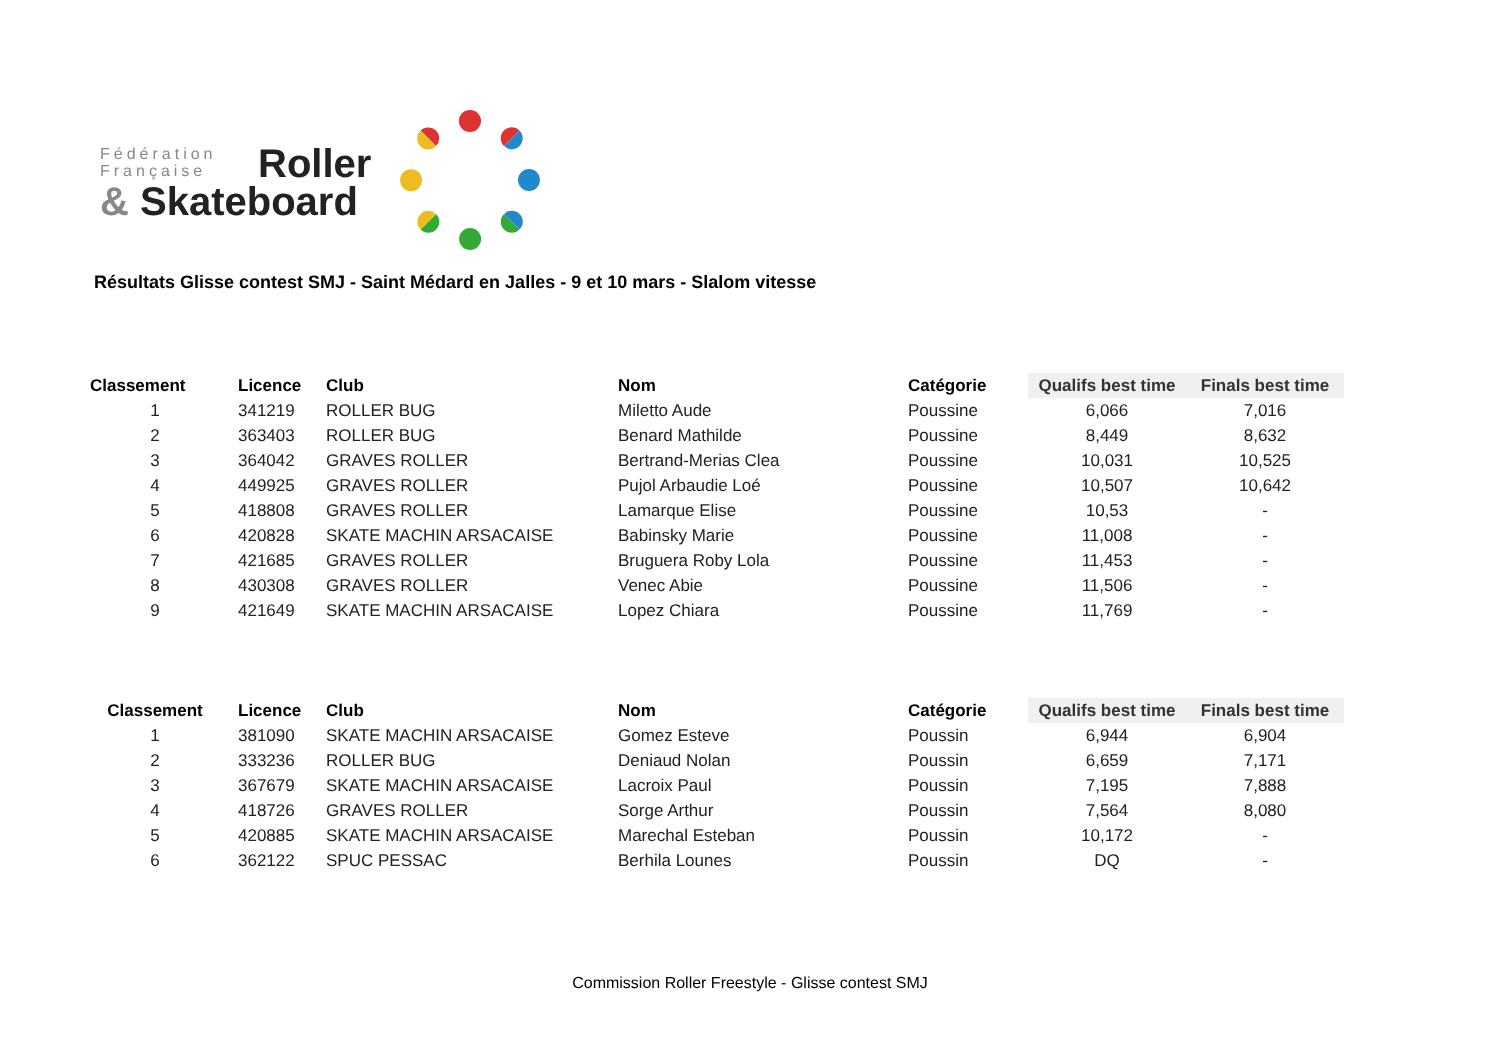Fédération
Française
Roller
& Skateboard
Résultats Glisse contest SMJ - Saint Médard en Jalles - 9 et 10 mars - Slalom vitesse
| Classement | | Licence | Club | Nom | Catégorie | Qualifs best time | Finals best time |
| --- | --- | --- | --- | --- | --- | --- | --- |
| 1 | | 341219 | ROLLER BUG | Miletto Aude | Poussine | 6,066 | 7,016 |
| 2 | | 363403 | ROLLER BUG | Benard Mathilde | Poussine | 8,449 | 8,632 |
| 3 | | 364042 | GRAVES ROLLER | Bertrand-Merias Clea | Poussine | 10,031 | 10,525 |
| 4 | | 449925 | GRAVES ROLLER | Pujol Arbaudie Loé | Poussine | 10,507 | 10,642 |
| 5 | | 418808 | GRAVES ROLLER | Lamarque Elise | Poussine | 10,53 | - |
| 6 | | 420828 | SKATE MACHIN ARSACAISE | Babinsky Marie | Poussine | 11,008 | - |
| 7 | | 421685 | GRAVES ROLLER | Bruguera Roby Lola | Poussine | 11,453 | - |
| 8 | | 430308 | GRAVES ROLLER | Venec Abie | Poussine | 11,506 | - |
| 9 | | 421649 | SKATE MACHIN ARSACAISE | Lopez Chiara | Poussine | 11,769 | - |
| Classement | | Licence | Club | Nom | Catégorie | Qualifs best time | Finals best time |
| --- | --- | --- | --- | --- | --- | --- | --- |
| 1 | | 381090 | SKATE MACHIN ARSACAISE | Gomez Esteve | Poussin | 6,944 | 6,904 |
| 2 | | 333236 | ROLLER BUG | Deniaud Nolan | Poussin | 6,659 | 7,171 |
| 3 | | 367679 | SKATE MACHIN ARSACAISE | Lacroix Paul | Poussin | 7,195 | 7,888 |
| 4 | | 418726 | GRAVES ROLLER | Sorge Arthur | Poussin | 7,564 | 8,080 |
| 5 | | 420885 | SKATE MACHIN ARSACAISE | Marechal Esteban | Poussin | 10,172 | - |
| 6 | | 362122 | SPUC PESSAC | Berhila Lounes | Poussin | DQ | - |
Commission Roller Freestyle - Glisse contest SMJ